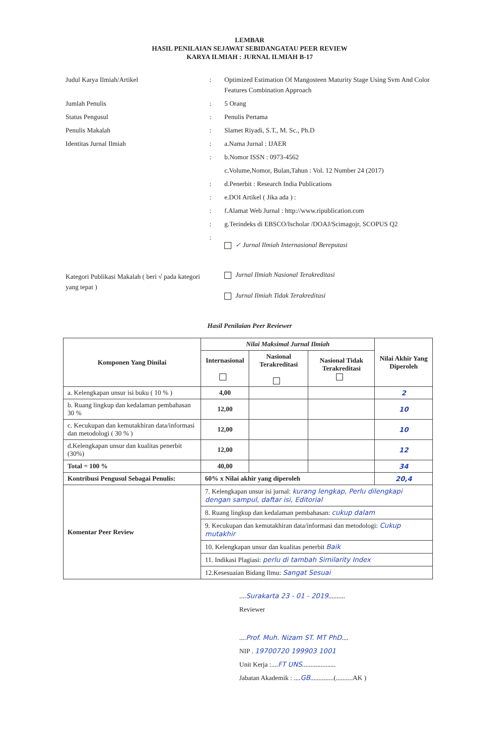LEMBAR
HASIL PENILAIAN SEJAWAT SEBIDANGATAU PEER REVIEW
KARYA ILMIAH : JURNAL ILMIAH B-17
| Judul Karya Ilmiah/Artikel | : | Optimized Estimation Of Mangosteen Maturity Stage Using Svm And Color Features Combination Approach |
| Jumlah Penulis | : | 5 Orang |
| Status Pengusul | : | Penulis Pertama |
| Penulis Makalah | : | Slamet Riyadi, S.T., M. Sc., Ph.D |
| Identitas Jurnal Ilmiah | : | a.Nama Jurnal : IJAER |
| | : | b.Nomor ISSN : 0973-4562 |
| | | c.Volume,Nomor, Bulan,Tahun : Vol. 12 Number 24 (2017) |
| | : | d.Penerbit : Research India Publications |
| | : | e.DOI Artikel ( Jika ada ) : |
| | : | f.Alamat Web Jurnal : http://www.ripublication.com |
| | : | g.Terindeks di EBSCO/Ischolar /DOAJ/Scimagojr, SCOPUS Q2 |
| | : | ✓ Jurnal Ilmiah Internasional Bereputasi |
| Kategori Publikasi Makalah ( beri √ pada kategori yang tepat ) | | Jurnal Ilmiah Nasional Terakreditasi Jurnal Ilmiah Tidak Terakreditasi |
Hasil Penilaian Peer Reviewer
| Komponen Yang Dinilai | Nilai Maksimal Jurnal Ilmiah | | | Nilai Akhir Yang Diperoleh |
| --- | --- | --- | --- | --- |
| | Internasional | Nasional Terakreditasi | Nasional Tidak Terakreditasi | |
| a. Kelengkapan unsur isi buku ( 10 % ) | 4,00 | | | 2 |
| b. Ruang lingkup dan kedalaman pembahasan 30 % | 12,00 | | | 10 |
| c. Kecukupan dan kemutakhiran data/informasi dan metodologi ( 30 % ) | 12,00 | | | 10 |
| d.Kelengkapan unsur dan kualitas penerbit (30%) | 12,00 | | | 12 |
| Total = 100 % | 40,00 | | | 34 |
| Kontribusi Pengusul Sebagai Penulis: | 60% x Nilai akhir yang diperoleh | | | 20,4 |
| Komentar Peer Review | 7. Kelengkapan unsur isi jurnal: kurang lengkap, Perlu dilengkapi dengan sampul, daftar isi, Editorial 8. Ruang lingkup dan kedalaman pembahasan: cukup dalam 9. Kecukupan dan kemutakhiran data/informasi dan metodologi: Cukup mutakhir 10. Kelengkapan unsur dan kualitas penerbit Baik 11. Indikasi Plagiasi: perlu di tambah Similarity Index 12.Kesesuaian Bidang Ilmu: Sangat Sesuai | | | |
....Surakarta 23 - 01 - 2019..........
Reviewer
....Prof. Muh. Nizam ST. MT PhD....
NIP . 19700720 199903 1001
Unit Kerja :....FT UNS....................
Jabatan Akademik : ....GB..............(..........AK )